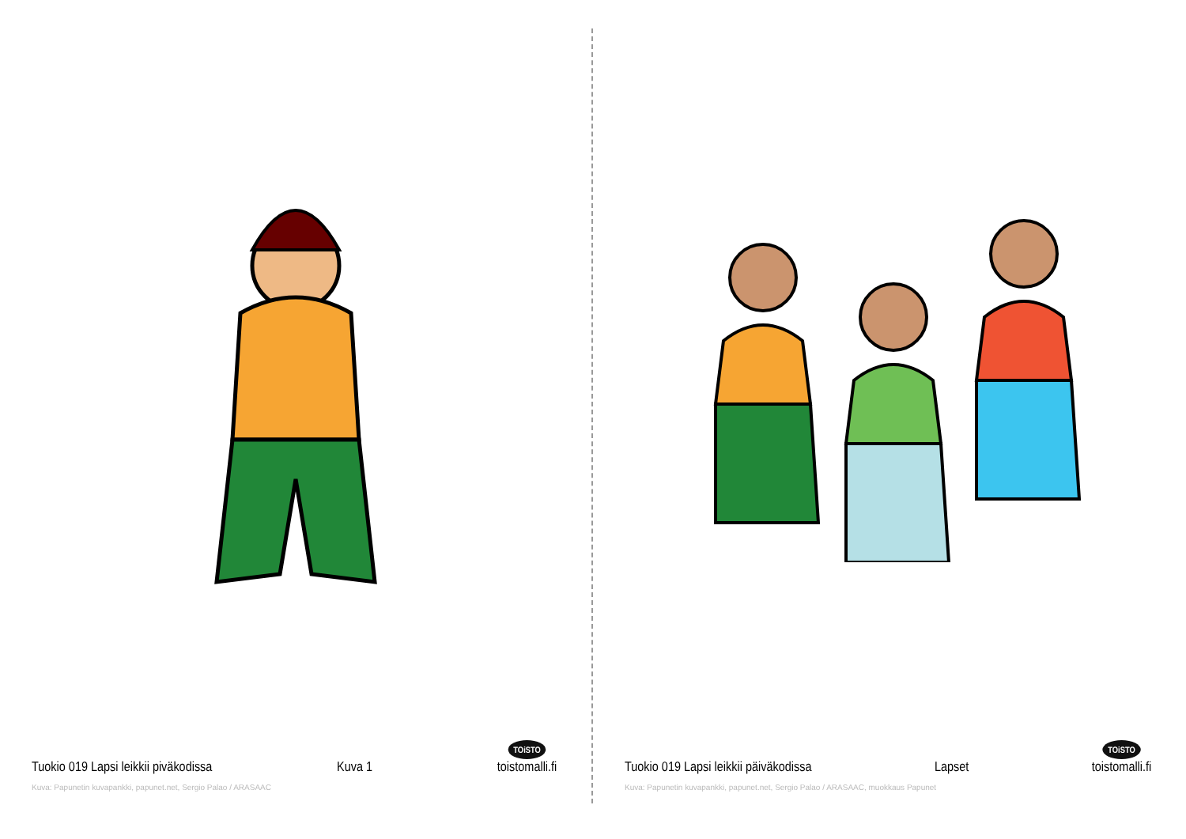Tuokio 019 Lapsi leikkii piväkodissa Kuva 1 TOiSTO
toistomalli.fi
Kuva: Papunetin kuvapankki, papunet.net, Sergio Palao / ARASAAC
Tuokio 019 Lapsi leikkii päiväkodissa Lapset TOiSTO
toistomalli.fi
Kuva: Papunetin kuvapankki, papunet.net, Sergio Palao / ARASAAC, muokkaus Papunet